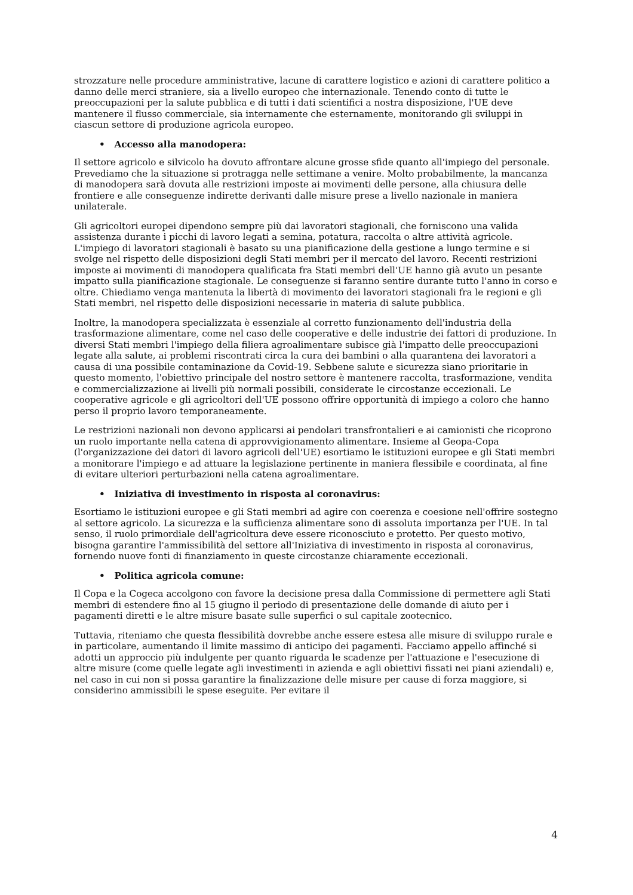strozzature nelle procedure amministrative, lacune di carattere logistico e azioni di carattere politico a danno delle merci straniere, sia a livello europeo che internazionale. Tenendo conto di tutte le preoccupazioni per la salute pubblica e di tutti i dati scientifici a nostra disposizione, l'UE deve mantenere il flusso commerciale, sia internamente che esternamente, monitorando gli sviluppi in ciascun settore di produzione agricola europeo.
• Accesso alla manodopera:
Il settore agricolo e silvicolo ha dovuto affrontare alcune grosse sfide quanto all'impiego del personale. Prevediamo che la situazione si protragga nelle settimane a venire. Molto probabilmente, la mancanza di manodopera sarà dovuta alle restrizioni imposte ai movimenti delle persone, alla chiusura delle frontiere e alle conseguenze indirette derivanti dalle misure prese a livello nazionale in maniera unilaterale.
Gli agricoltori europei dipendono sempre più dai lavoratori stagionali, che forniscono una valida assistenza durante i picchi di lavoro legati a semina, potatura, raccolta o altre attività agricole. L'impiego di lavoratori stagionali è basato su una pianificazione della gestione a lungo termine e si svolge nel rispetto delle disposizioni degli Stati membri per il mercato del lavoro. Recenti restrizioni imposte ai movimenti di manodopera qualificata fra Stati membri dell'UE hanno già avuto un pesante impatto sulla pianificazione stagionale. Le conseguenze si faranno sentire durante tutto l'anno in corso e oltre. Chiediamo venga mantenuta la libertà di movimento dei lavoratori stagionali fra le regioni e gli Stati membri, nel rispetto delle disposizioni necessarie in materia di salute pubblica.
Inoltre, la manodopera specializzata è essenziale al corretto funzionamento dell'industria della trasformazione alimentare, come nel caso delle cooperative e delle industrie dei fattori di produzione. In diversi Stati membri l'impiego della filiera agroalimentare subisce già l'impatto delle preoccupazioni legate alla salute, ai problemi riscontrati circa la cura dei bambini o alla quarantena dei lavoratori a causa di una possibile contaminazione da Covid-19. Sebbene salute e sicurezza siano prioritarie in questo momento, l'obiettivo principale del nostro settore è mantenere raccolta, trasformazione, vendita e commercializzazione ai livelli più normali possibili, considerate le circostanze eccezionali. Le cooperative agricole e gli agricoltori dell'UE possono offrire opportunità di impiego a coloro che hanno perso il proprio lavoro temporaneamente.
Le restrizioni nazionali non devono applicarsi ai pendolari transfrontalieri e ai camionisti che ricoprono un ruolo importante nella catena di approvvigionamento alimentare. Insieme al Geopa-Copa (l'organizzazione dei datori di lavoro agricoli dell'UE) esortiamo le istituzioni europee e gli Stati membri a monitorare l'impiego e ad attuare la legislazione pertinente in maniera flessibile e coordinata, al fine di evitare ulteriori perturbazioni nella catena agroalimentare.
• Iniziativa di investimento in risposta al coronavirus:
Esortiamo le istituzioni europee e gli Stati membri ad agire con coerenza e coesione nell'offrire sostegno al settore agricolo. La sicurezza e la sufficienza alimentare sono di assoluta importanza per l'UE. In tal senso, il ruolo primordiale dell'agricoltura deve essere riconosciuto e protetto. Per questo motivo, bisogna garantire l'ammissibilità del settore all'Iniziativa di investimento in risposta al coronavirus, fornendo nuove fonti di finanziamento in queste circostanze chiaramente eccezionali.
• Politica agricola comune:
Il Copa e la Cogeca accolgono con favore la decisione presa dalla Commissione di permettere agli Stati membri di estendere fino al 15 giugno il periodo di presentazione delle domande di aiuto per i pagamenti diretti e le altre misure basate sulle superfici o sul capitale zootecnico.
Tuttavia, riteniamo che questa flessibilità dovrebbe anche essere estesa alle misure di sviluppo rurale e in particolare, aumentando il limite massimo di anticipo dei pagamenti. Facciamo appello affinché si adotti un approccio più indulgente per quanto riguarda le scadenze per l'attuazione e l'esecuzione di altre misure (come quelle legate agli investimenti in azienda e agli obiettivi fissati nei piani aziendali) e, nel caso in cui non si possa garantire la finalizzazione delle misure per cause di forza maggiore, si considerino ammissibili le spese eseguite. Per evitare il
4